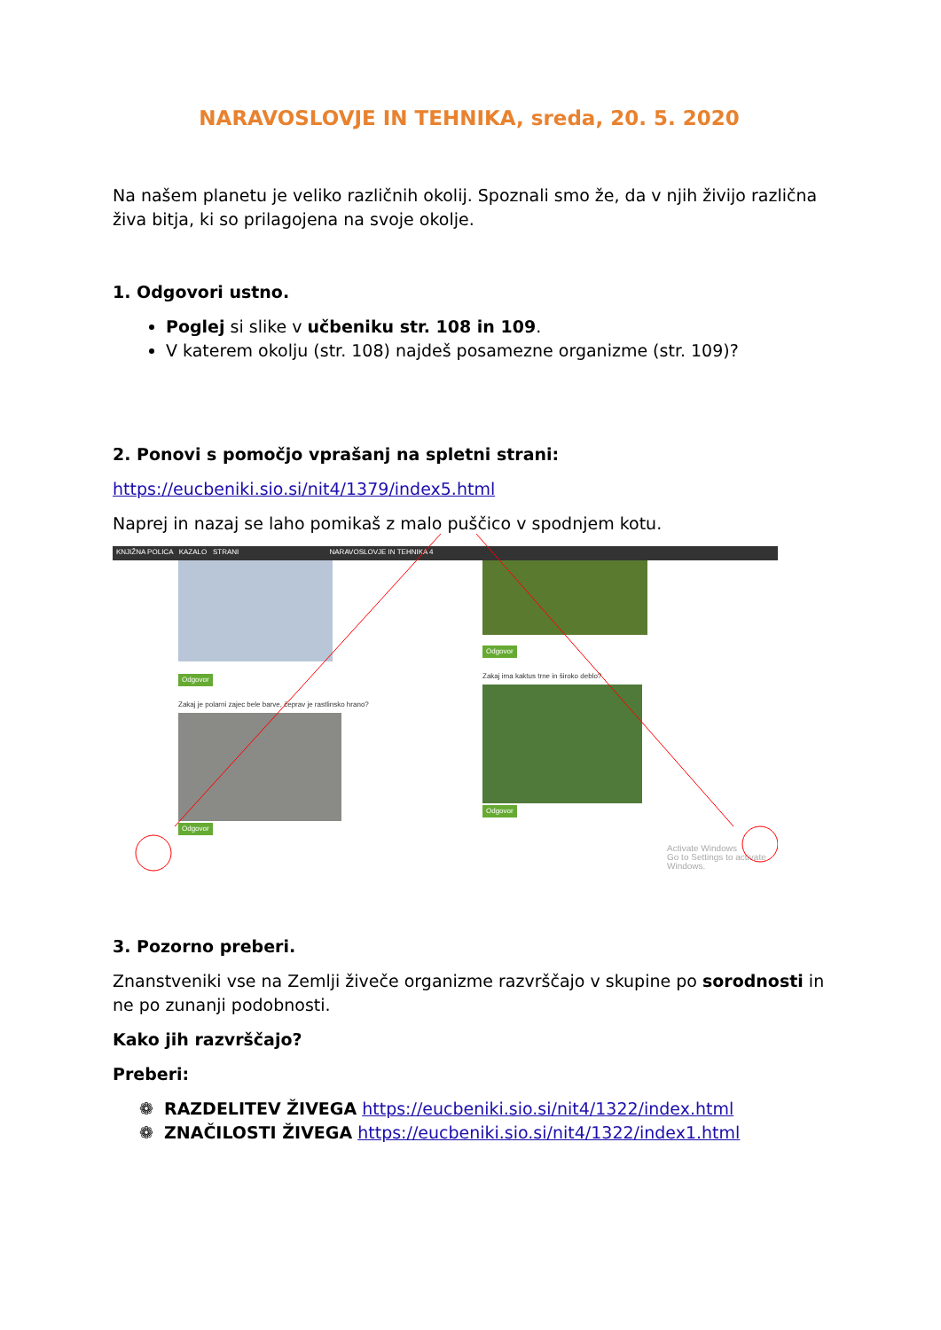NARAVOSLOVJE IN TEHNIKA, sreda, 20. 5. 2020
Na našem planetu je veliko različnih okolij. Spoznali smo že, da v njih živijo različna živa bitja, ki so prilagojena na svoje okolje.
1. Odgovori ustno.
Poglej si slike v učbeniku str. 108 in 109.
V katerem okolju (str. 108) najdeš posamezne organizme (str. 109)?
2. Ponovi s pomočjo vprašanj na spletni strani:
https://eucbeniki.sio.si/nit4/1379/index5.html
Naprej in nazaj se laho pomikaš z malo puščico v spodnjem kotu.
KNJIŽNA POLICA KAZALO STRANI NARAVOSLOVJE IN TEHNIKA 4
Odgovor
Zakaj je polarni zajec bele barve, čeprav je rastlinsko hrano?
Odgovor
Odgovor
Zakaj ima kaktus trne in široko deblo?
Odgovor
Activate Windows
Go to Settings to activate Windows.
3. Pozorno preberi.
Znanstveniki vse na Zemlji živeče organizme razvrščajo v skupine po sorodnosti in ne po zunanji podobnosti.
Kako jih razvrščajo?
Preberi:
❁ RAZDELITEV ŽIVEGA https://eucbeniki.sio.si/nit4/1322/index.html
❁ ZNAČILOSTI ŽIVEGA https://eucbeniki.sio.si/nit4/1322/index1.html